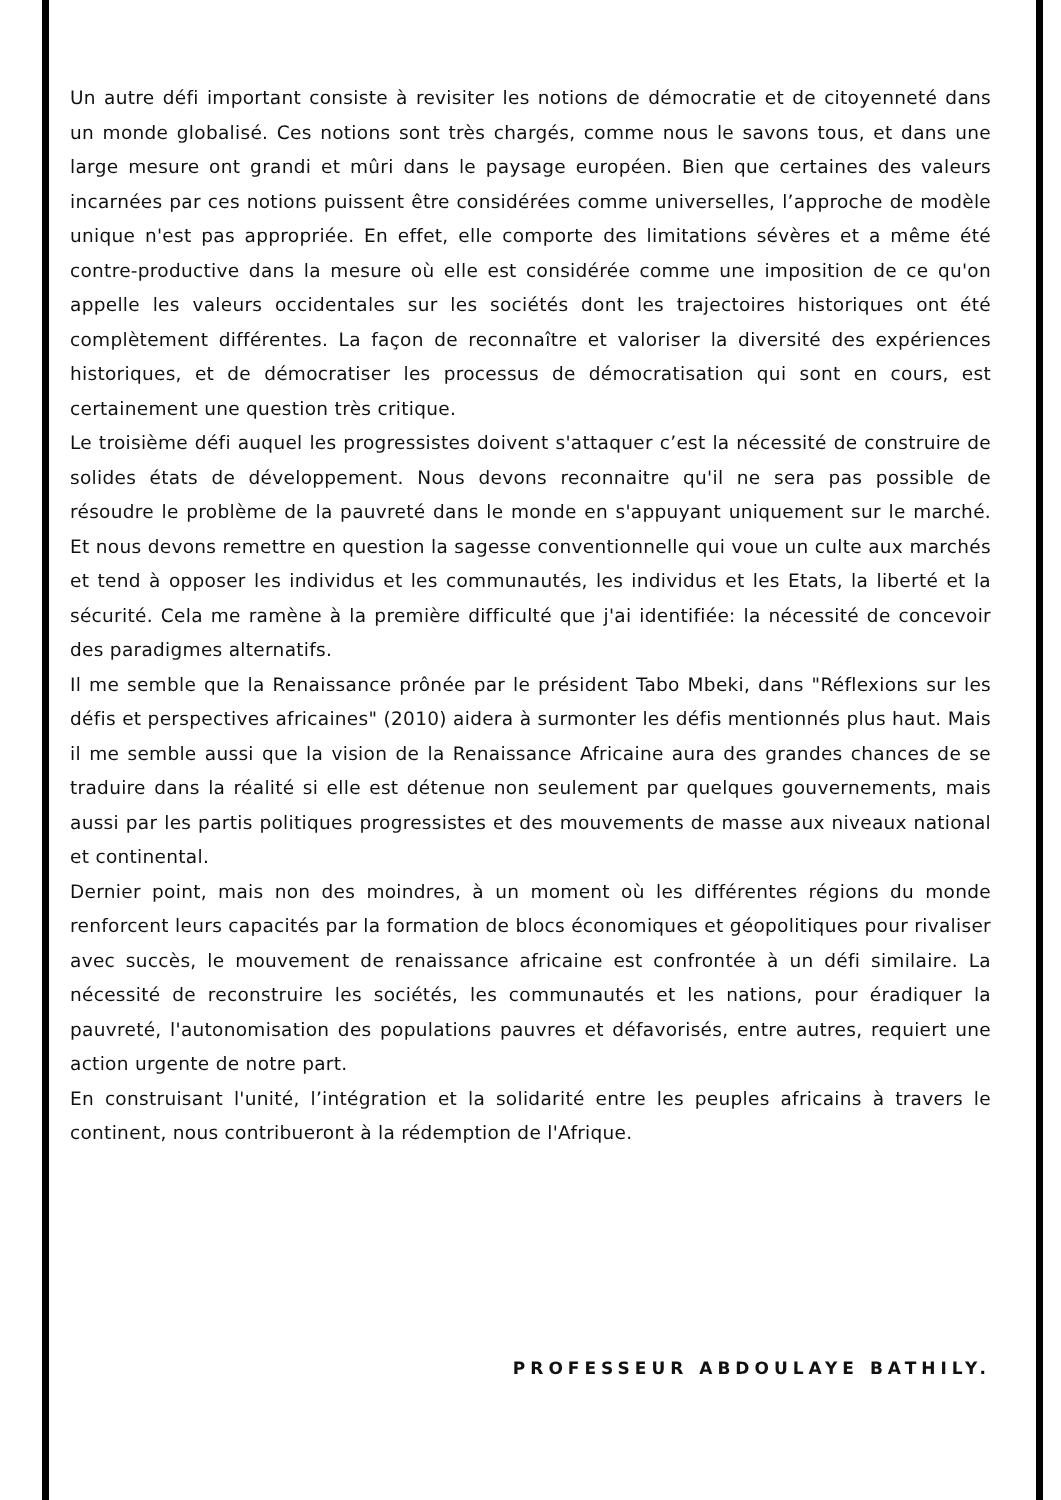Un autre défi important consiste à revisiter les notions de démocratie et de citoyenneté dans un monde globalisé. Ces notions sont très chargés, comme nous le savons tous, et dans une large mesure ont grandi et mûri dans le paysage européen. Bien que certaines des valeurs incarnées par ces notions puissent être considérées comme universelles, l’approche de modèle unique n'est pas appropriée. En effet, elle comporte des limitations sévères et a même été contre-productive dans la mesure où elle est considérée comme une imposition de ce qu'on appelle les valeurs occidentales sur les sociétés dont les trajectoires historiques ont été complètement différentes. La façon de reconnaître et valoriser la diversité des expériences historiques, et de démocratiser les processus de démocratisation qui sont en cours, est certainement une question très critique.
Le troisième défi auquel les progressistes doivent s'attaquer c’est la nécessité de construire de solides états de développement. Nous devons reconnaitre qu'il ne sera pas possible de résoudre le problème de la pauvreté dans le monde en s'appuyant uniquement sur le marché. Et nous devons remettre en question la sagesse conventionnelle qui voue un culte aux marchés et tend à opposer les individus et les communautés, les individus et les Etats, la liberté et la sécurité. Cela me ramène à la première difficulté que j'ai identifiée: la nécessité de concevoir des paradigmes alternatifs.
Il me semble que la Renaissance prônée par le président Tabo Mbeki, dans "Réflexions sur les défis et perspectives africaines" (2010) aidera à surmonter les défis mentionnés plus haut. Mais il me semble aussi que la vision de la Renaissance Africaine aura des grandes chances de se traduire dans la réalité si elle est détenue non seulement par quelques gouvernements, mais aussi par les partis politiques progressistes et des mouvements de masse aux niveaux national et continental.
Dernier point, mais non des moindres, à un moment où les différentes régions du monde renforcent leurs capacités par la formation de blocs économiques et géopolitiques pour rivaliser avec succès, le mouvement de renaissance africaine est confrontée à un défi similaire. La nécessité de reconstruire les sociétés, les communautés et les nations, pour éradiquer la pauvreté, l'autonomisation des populations pauvres et défavorisés, entre autres, requiert une action urgente de notre part.
En construisant l'unité, l’intégration et la solidarité entre les peuples africains à travers le continent, nous contribueront à la rédemption de l'Afrique.
PROFESSEUR ABDOULAYE BATHILY.